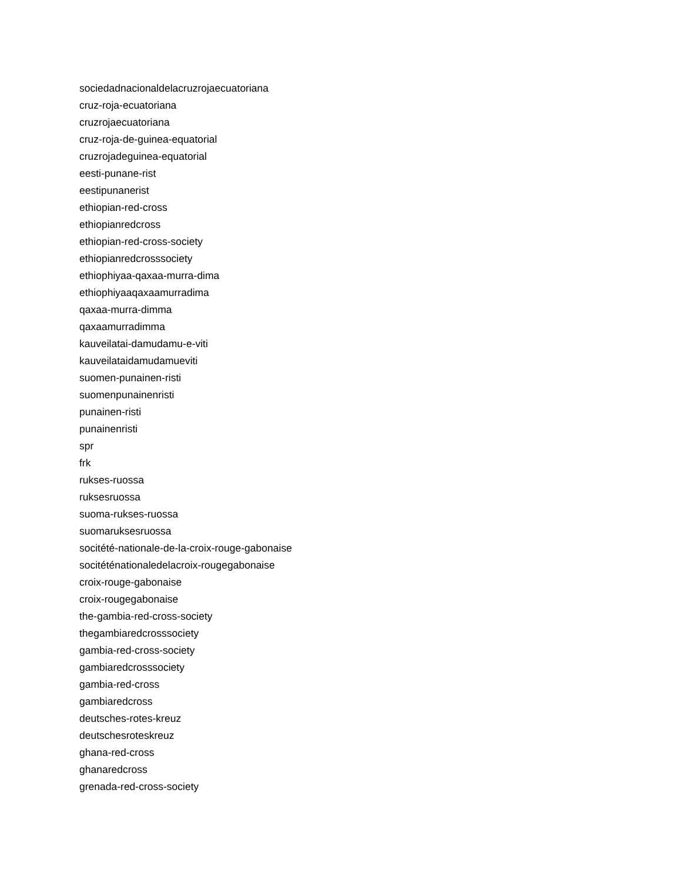sociedadnacionaldelacruzrojaecuatoriana
cruz-roja-ecuatoriana
cruzrojaecuatoriana
cruz-roja-de-guinea-equatorial
cruzrojadeguinea-equatorial
eesti-punane-rist
eestipunanerist
ethiopian-red-cross
ethiopianredcross
ethiopian-red-cross-society
ethiopianredcrosssociety
ethiophiyaa-qaxaa-murra-dima
ethiophiyaaqaxaamurradima
qaxaa-murra-dimma
qaxaamurradimma
kauveilatai-damudamu-e-viti
kauveilataidamudamueviti
suomen-punainen-risti
suomenpunainenristi
punainen-risti
punainenristi
spr
frk
rukses-ruossa
ruksesruossa
suoma-rukses-ruossa
suomaruksesruossa
socitété-nationale-de-la-croix-rouge-gabonaise
socitéténationaledelacroix-rougegabonaise
croix-rouge-gabonaise
croix-rougegabonaise
the-gambia-red-cross-society
thegambiaredcrosssociety
gambia-red-cross-society
gambiaredcrosssociety
gambia-red-cross
gambiaredcross
deutsches-rotes-kreuz
deutschesroteskreuz
ghana-red-cross
ghanaredcross
grenada-red-cross-society